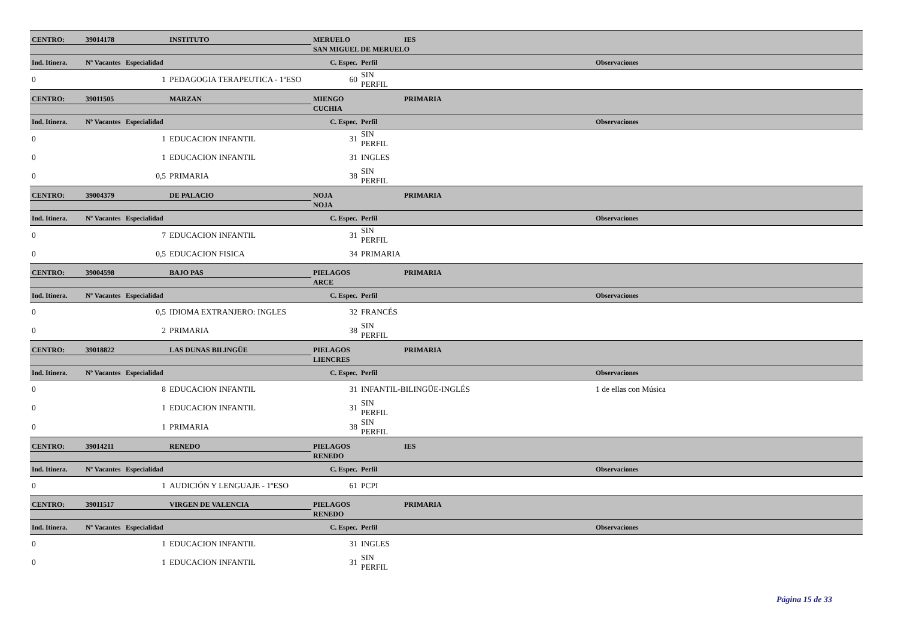| CENTRO: | 39014178 | INSTITUTO | MERUELO | | IES | |
| | | | SAN MIGUEL DE MERUELO | | | |
| Ind. Itinera. | Nº Vacantes Especialidad | | C. Espec. | Perfil | | Observaciones |
| 0 | 1 | PEDAGOGIA TERAPEUTICA - 1ºESO | 60 | SIN PERFIL | | |
| CENTRO: | 39011505 | MARZAN | MIENGO | | PRIMARIA | |
| | | | CUCHIA | | | |
| Ind. Itinera. | Nº Vacantes Especialidad | | C. Espec. | Perfil | | Observaciones |
| 0 | 1 | EDUCACION INFANTIL | 31 | SIN PERFIL | | |
| 0 | 1 | EDUCACION INFANTIL | 31 | INGLES | | |
| 0 | 0,5 | PRIMARIA | 38 | SIN PERFIL | | |
| CENTRO: | 39004379 | DE PALACIO | NOJA | | PRIMARIA | |
| | | | NOJA | | | |
| Ind. Itinera. | Nº Vacantes Especialidad | | C. Espec. | Perfil | | Observaciones |
| 0 | 7 | EDUCACION INFANTIL | 31 | SIN PERFIL | | |
| 0 | 0,5 | EDUCACION FISICA | 34 | PRIMARIA | | |
| CENTRO: | 39004598 | BAJO PAS | PIELAGOS | | PRIMARIA | |
| | | | ARCE | | | |
| Ind. Itinera. | Nº Vacantes Especialidad | | C. Espec. | Perfil | | Observaciones |
| 0 | 0,5 | IDIOMA EXTRANJERO: INGLES | 32 | FRANCÉS | | |
| 0 | 2 | PRIMARIA | 38 | SIN PERFIL | | |
| CENTRO: | 39018822 | LAS DUNAS BILINGÜE | PIELAGOS | | PRIMARIA | |
| | | | LIENCRES | | | |
| Ind. Itinera. | Nº Vacantes Especialidad | | C. Espec. | Perfil | | Observaciones |
| 0 | 8 | EDUCACION INFANTIL | 31 | INFANTIL-BILINGÜE-INGLÉS | | 1 de ellas con Música |
| 0 | 1 | EDUCACION INFANTIL | 31 | SIN PERFIL | | |
| 0 | 1 | PRIMARIA | 38 | SIN PERFIL | | |
| CENTRO: | 39014211 | RENEDO | PIELAGOS | | IES | |
| | | | RENEDO | | | |
| Ind. Itinera. | Nº Vacantes Especialidad | | C. Espec. | Perfil | | Observaciones |
| 0 | 1 | AUDICIÓN Y LENGUAJE - 1ºESO | 61 | PCPI | | |
| CENTRO: | 39011517 | VIRGEN DE VALENCIA | PIELAGOS | | PRIMARIA | |
| | | | RENEDO | | | |
| Ind. Itinera. | Nº Vacantes Especialidad | | C. Espec. | Perfil | | Observaciones |
| 0 | 1 | EDUCACION INFANTIL | 31 | INGLES | | |
| 0 | 1 | EDUCACION INFANTIL | 31 | SIN PERFIL | | |
Página 15 de 33